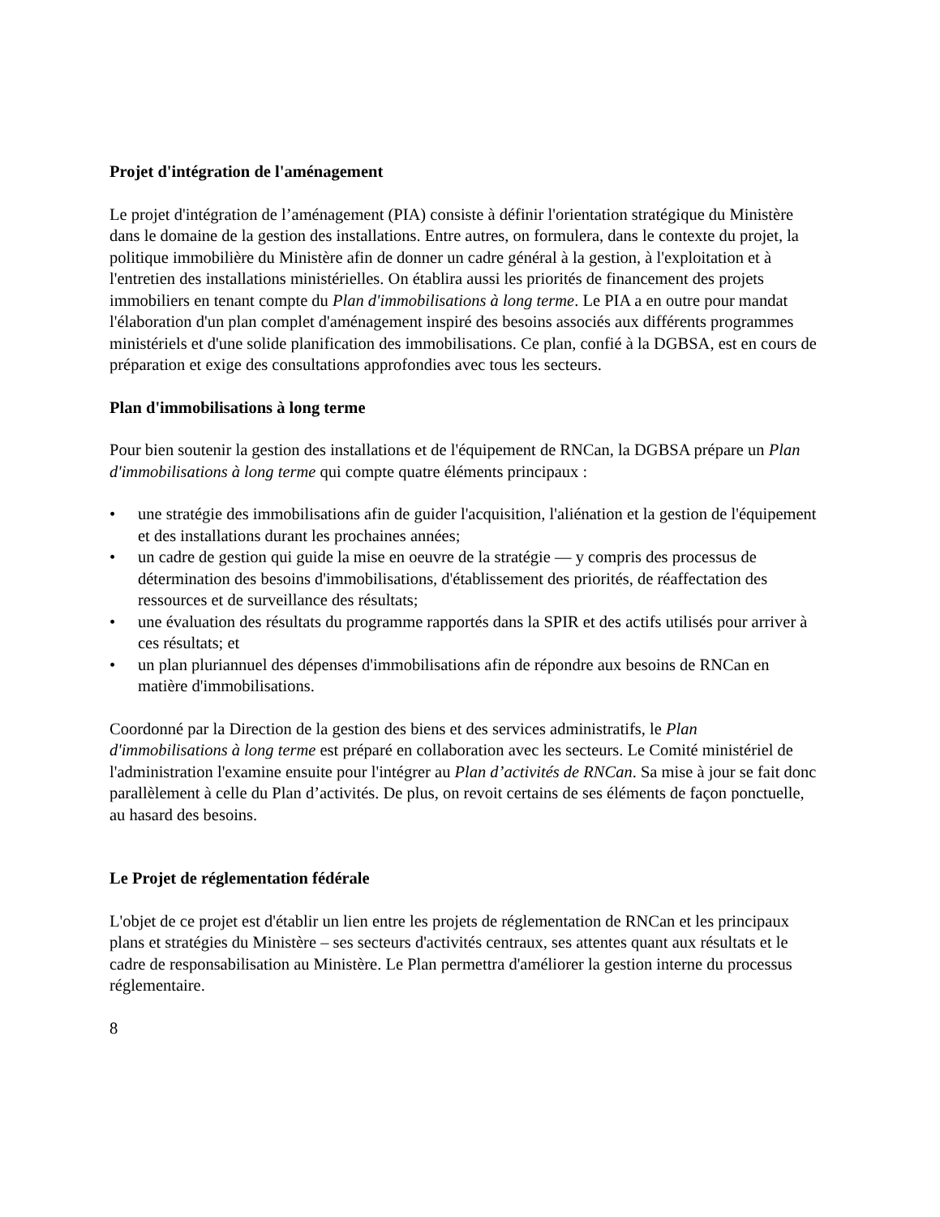Projet d'intégration de l'aménagement
Le projet d'intégration de l’aménagement (PIA) consiste à définir l'orientation stratégique du Ministère dans le domaine de la gestion des installations. Entre autres, on formulera, dans le contexte du projet, la politique immobilière du Ministère afin de donner un cadre général à la gestion, à l'exploitation et à l'entretien des installations ministérielles. On établira aussi les priorités de financement des projets immobiliers en tenant compte du Plan d'immobilisations à long terme. Le PIA a en outre pour mandat l'élaboration d'un plan complet d'aménagement inspiré des besoins associés aux différents programmes ministériels et d'une solide planification des immobilisations. Ce plan, confié à la DGBSA, est en cours de préparation et exige des consultations approfondies avec tous les secteurs.
Plan d'immobilisations à long terme
Pour bien soutenir la gestion des installations et de l'équipement de RNCan, la DGBSA prépare un Plan d'immobilisations à long terme qui compte quatre éléments principaux :
• une stratégie des immobilisations afin de guider l'acquisition, l'aliénation et la gestion de l'équipement et des installations durant les prochaines années;
• un cadre de gestion qui guide la mise en oeuvre de la stratégie — y compris des processus de détermination des besoins d'immobilisations, d'établissement des priorités, de réaffectation des ressources et de surveillance des résultats;
• une évaluation des résultats du programme rapportés dans la SPIR et des actifs utilisés pour arriver à ces résultats; et
• un plan pluriannuel des dépenses d'immobilisations afin de répondre aux besoins de RNCan en matière d'immobilisations.
Coordonné par la Direction de la gestion des biens et des services administratifs, le Plan d'immobilisations à long terme est préparé en collaboration avec les secteurs. Le Comité ministériel de l'administration l'examine ensuite pour l'intégrer au Plan d’activités de RNCan. Sa mise à jour se fait donc parallèlement à celle du Plan d’activités. De plus, on revoit certains de ses éléments de façon ponctuelle, au hasard des besoins.
Le Projet de réglementation fédérale
L'objet de ce projet est d'établir un lien entre les projets de réglementation de RNCan et les principaux plans et stratégies du Ministère – ses secteurs d'activités centraux, ses attentes quant aux résultats et le cadre de responsabilisation au Ministère. Le Plan permettra d'améliorer la gestion interne du processus réglementaire.
8